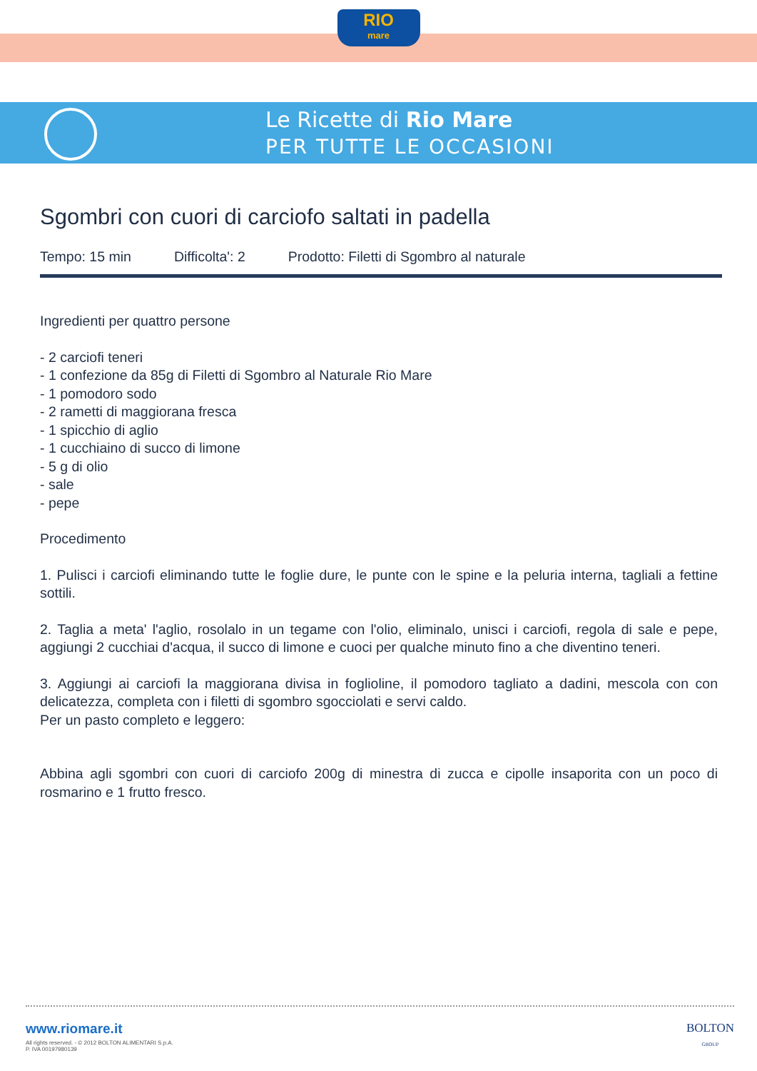RIO
mare
Le Ricette di Rio Mare
PER TUTTE LE OCCASIONI
Sgombri con cuori di carciofo saltati in padella
Tempo: 15 min Difficolta': 2 Prodotto: Filetti di Sgombro al naturale
Ingredienti per quattro persone
- 2 carciofi teneri
- 1 confezione da 85g di Filetti di Sgombro al Naturale Rio Mare
- 1 pomodoro sodo
- 2 rametti di maggiorana fresca
- 1 spicchio di aglio
- 1 cucchiaino di succo di limone
- 5 g di olio
- sale
- pepe
Procedimento
1. Pulisci i carciofi eliminando tutte le foglie dure, le punte con le spine e la peluria interna, tagliali a fettine sottili.
2. Taglia a meta' l'aglio, rosolalo in un tegame con l'olio, eliminalo, unisci i carciofi, regola di sale e pepe, aggiungi 2 cucchiai d'acqua, il succo di limone e cuoci per qualche minuto fino a che diventino teneri.
3. Aggiungi ai carciofi la maggiorana divisa in foglioline, il pomodoro tagliato a dadini, mescola con con delicatezza, completa con i filetti di sgombro sgocciolati e servi caldo.
Per un pasto completo e leggero:
Abbina agli sgombri con cuori di carciofo 200g di minestra di zucca e cipolle insaporita con un poco di rosmarino e 1 frutto fresco.
www.riomare.it
All rights reserved. - © 2012 BOLTON ALIMENTARI S.p.A.
P. IVA 00197980139
BOLTON
GROUP